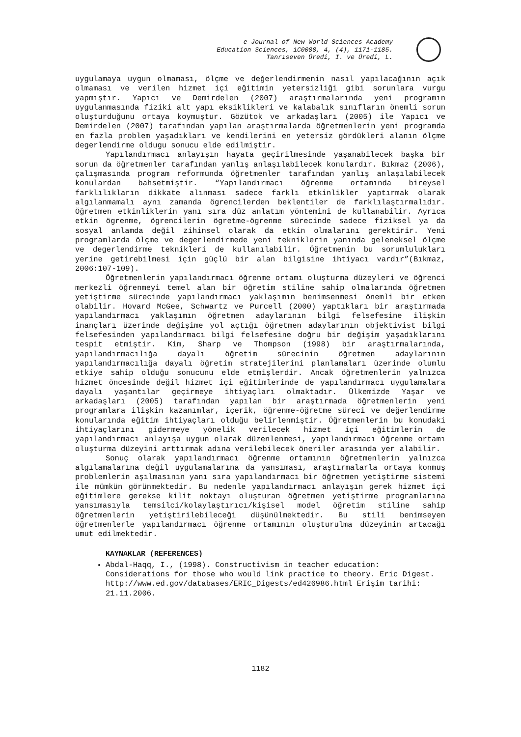e-Journal of New World Sciences Academy
Education Sciences, 1C0088, 4, (4), 1171-1185.
Tanrıseven Üredi, I. ve Üredi, L.
uygulamaya uygun olmaması, ölçme ve değerlendirmenin nasıl yapılacağının açık olmaması ve verilen hizmet içi eğitimin yetersizliği gibi sorunlara vurgu yapmıştır. Yapıcı ve Demirdelen (2007) araştırmalarında yeni programın uygulanmasında fiziki alt yapı eksiklikleri ve kalabalık sınıfların önemli sorun oluşturduğunu ortaya koymuştur. Gözütok ve arkadaşları (2005) ile Yapıcı ve Demirdelen (2007) tarafından yapılan araştırmalarda öğretmenlerin yeni programda en fazla problem yaşadıkları ve kendilerini en yetersiz gördükleri alanın ölçme degerlendirme oldugu sonucu elde edilmiştir.
Yapılandırmacı anlayışın hayata geçirilmesinde yaşanabilecek başka bir sorun da öğretmenler tarafından yanlış anlaşılabilecek konulardır. Bıkmaz (2006), çalışmasında program reformunda öğretmenler tarafından yanlış anlaşılabilecek konulardan bahsetmiştir. “Yapılandırmacı öğrenme ortamında bireysel farklılıkların dikkate alınması sadece farklı etkinlikler yaptırmak olarak algılanmamalı aynı zamanda ögrencilerden beklentiler de farklılaştırmalıdır. Öğretmen etkinliklerin yanı sıra düz anlatım yöntemini de kullanabilir. Ayrıca etkin ögrenme, ögrencilerin ögretme-ögrenme sürecinde sadece fiziksel ya da sosyal anlamda değil zihinsel olarak da etkin olmalarını gerektirir. Yeni programlarda ölçme ve degerlendirmede yeni tekniklerin yanında geleneksel ölçme ve degerlendirme teknikleri de kullanılabilir. Öğretmenin bu sorumlulukları yerine getirebilmesi için güçlü bir alan bilgisine ihtiyacı vardır”(Bıkmaz, 2006:107-109).
Öğretmenlerin yapılandırmacı öğrenme ortamı oluşturma düzeyleri ve öğrenci merkezli öğrenmeyi temel alan bir öğretim stiline sahip olmalarında öğretmen yetiştirme sürecinde yapılandırmacı yaklaşımın benimsenmesi önemli bir etken olabilir. Hovard McGee, Schwartz ve Purcell (2000) yaptıkları bir araştırmada yapılandırmacı yaklaşımın öğretmen adaylarının bilgi felsefesine ilişkin inançları üzerinde değişime yol açtığı öğretmen adaylarının objektivist bilgi felsefesinden yapılandırmacı bilgi felsefesine doğru bir değişim yaşadıklarını tespit etmiştir. Kim, Sharp ve Thompson (1998) bir araştırmalarında, yapılandırmacılığa dayalı öğretim sürecinin öğretmen adaylarının yapılandırmacılığa dayalı öğretim stratejilerini planlamaları üzerinde olumlu etkiye sahip olduğu sonucunu elde etmişlerdir. Ancak öğretmenlerin yalnızca hizmet öncesinde değil hizmet içi eğitimlerinde de yapılandırmacı uygulamalara dayalı yaşantılar geçirmeye ihtiyaçları olmaktadır. Ülkemizde Yaşar ve arkadaşları (2005) tarafından yapılan bir araştırmada öğretmenlerin yeni programlara ilişkin kazanımlar, içerik, öğrenme-öğretme süreci ve değerlendirme konularında eğitim ihtiyaçları olduğu belirlenmiştir. Öğretmenlerin bu konudaki ihtiyaçlarını gidermeye yönelik verilecek hizmet içi eğitimlerin de yapılandırmacı anlayışa uygun olarak düzenlenmesi, yapılandırmacı öğrenme ortamı oluşturma düzeyini arttırmak adına verilebilecek öneriler arasında yer alabilir.
Sonuç olarak yapılandırmacı öğrenme ortamının öğretmenlerin yalnızca algılamalarına değil uygulamalarına da yansıması, araştırmalarla ortaya konmuş problemlerin aşılmasının yanı sıra yapılandırmacı bir öğretmen yetiştirme sistemi ile mümkün görünmektedir. Bu nedenle yapılandırmacı anlayışın gerek hizmet içi eğitimlere gerekse kilit noktayı oluşturan öğretmen yetiştirme programlarına yansımasıyla temsilci/kolaylaştırıcı/kişisel model öğretim stiline sahip öğretmenlerin yetiştirilebileceği düşünülmektedir. Bu stili benimseyen öğretmenlerle yapılandırmacı öğrenme ortamının oluşturulma düzeyinin artacağı umut edilmektedir.
KAYNAKLAR (REFERENCES)
Abdal-Haqq, I., (1998). Constructivism in teacher education: Considerations for those who would link practice to theory. Eric Digest. http://www.ed.gov/databases/ERIC_Digests/ed426986.html Erişim tarihi: 21.11.2006.
1182